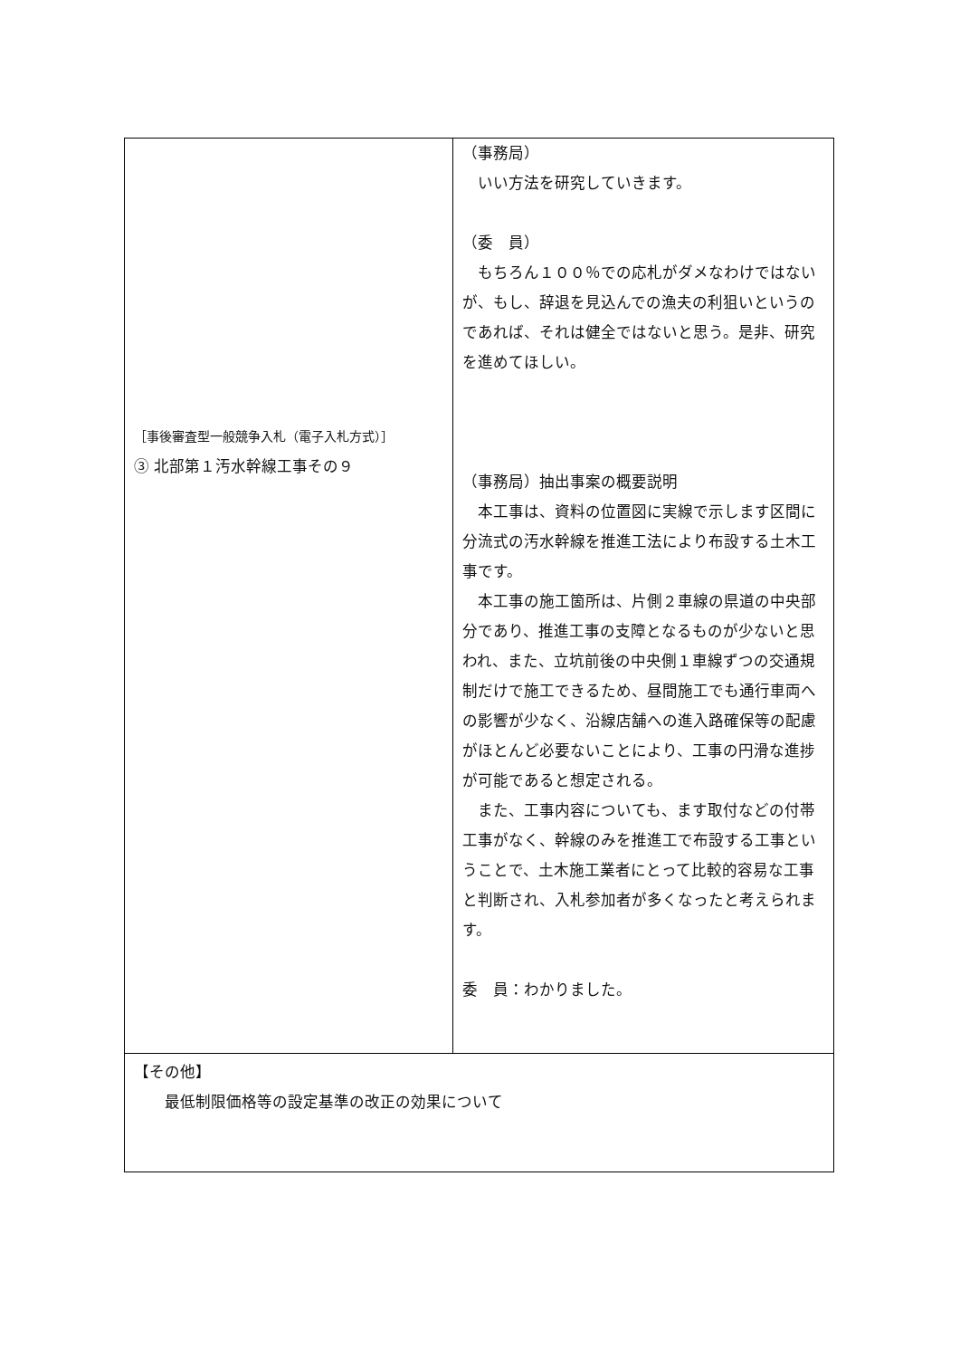| ［事後審査型一般競争入札（電子入札方式）］ ③ 北部第１汚水幹線工事その９ | （事務局） いい方法を研究していきます。 （委 員） もちろん１００％での応札がダメなわけではないが、もし、辞退を見込んでの漁夫の利狙いというのであれば、それは健全ではないと思う。是非、研究を進めてほしい。 （事務局）抽出事案の概要説明 本工事は、資料の位置図に実線で示します区間に分流式の汚水幹線を推進工法により布設する土木工事です。 本工事の施工箇所は、片側２車線の県道の中央部分であり、推進工事の支障となるものが少ないと思われ、また、立坑前後の中央側１車線ずつの交通規制だけで施工できるため、昼間施工でも通行車両への影響が少なく、沿線店舗への進入路確保等の配慮がほとんど必要ないことにより、工事の円滑な進捗が可能であると想定される。 また、工事内容についても、ます取付などの付帯工事がなく、幹線のみを推進工で布設する工事ということで、土木施工業者にとって比較的容易な工事と判断され、入札参加者が多くなったと考えられます。 委 員：わかりました。 |
| 【その他】 最低制限価格等の設定基準の改正の効果について | |